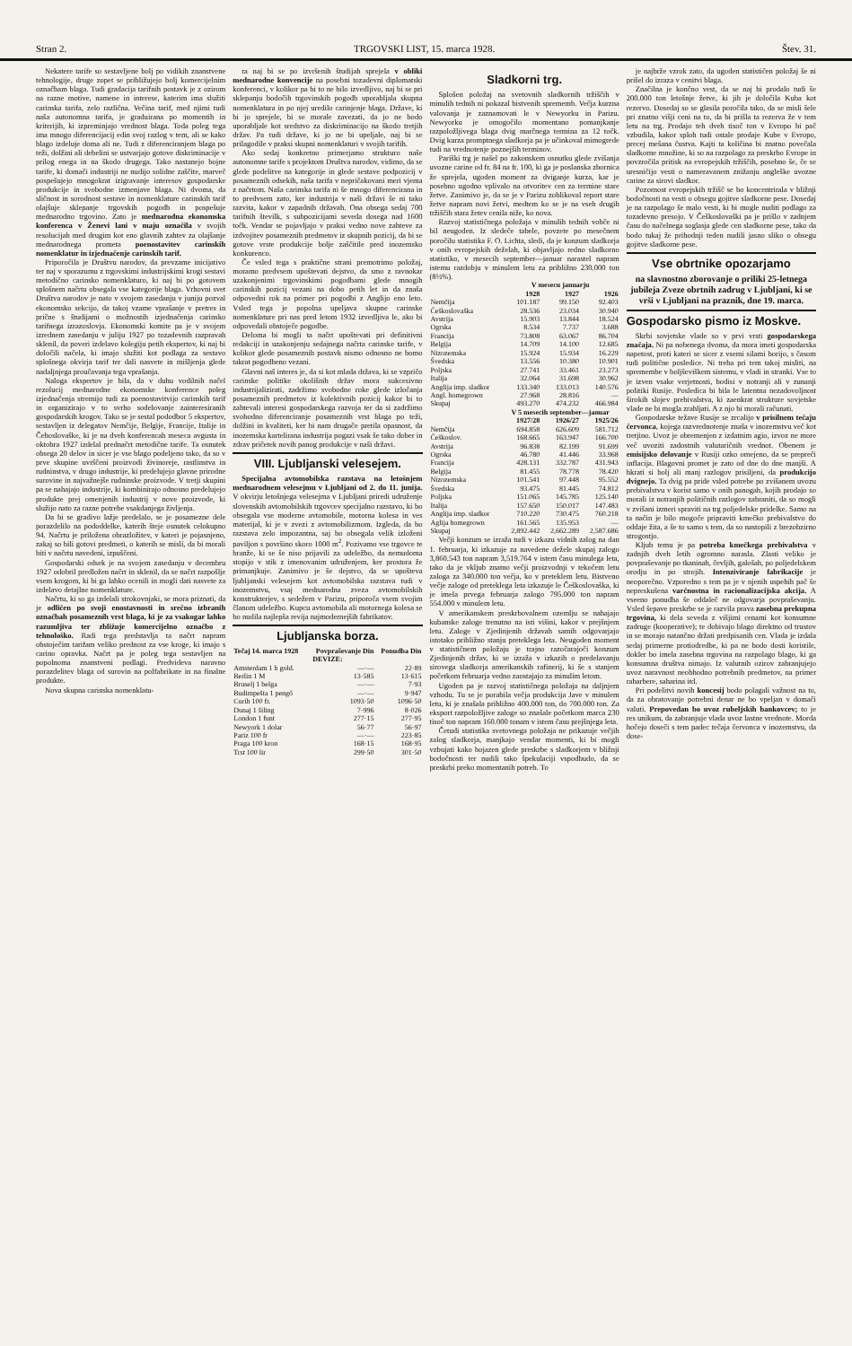Stran 2. TRGOVSKI LIST, 15. marca 1928. Štev. 31.
Nekatere tarife so sestavljene bolj po vidikih znanstvene tehnologije, druge zopet se približujejo bolj komercijelnim označbam blaga. Tudi gradacija tarifnih postavk je z ozirom na razne motive, namene in interese, katerim ima služiti carinska tarifa, zelo različna. Večina tarif, med njimi tudi naša autonomna tarifa, je graduirana po momentih in kriterijih, ki izpreminjajo vrednost blaga. Toda poleg tega ima mnogo diferencijacij edin svoj razlog v tem, ali se kako blago izdeluje doma ali ne. Tudi z diferenciranjem blaga po teži, dolžini ali debelini se ustvarjajo gotove diskriminacije v prilog enega in na škodo drugega. Tako nastanejo bojne tarife, ki domači industriji ne nudijo solidne zaščite, marveč pospešujejo mnogokrat izigravanje interesov gospodarske produkcije in svobodne izmenjave blaga. Ni dvoma, da sličnost in sorodnost sestave in nomenklature carinskih tarif olajšuje sklepanje trgovskih pogodb in pospešuje mednarodno trgovino. Zato je mednarodna ekonomska konferenca v Ženevi lani v maju označila v svojih resolucijah med drugim kot eno glavnih zahtev za olajšanje mednarodnega prometa poenostavitev carinskih nomenklatur in izjednačenje carinskih tarif.
Priporočila je Društvu narodov, da prevzame inicijativo ter naj v sporazumu z trgovskimi industrijskimi krogi sestavi metodično carinsko nomenklaturo, ki naj bi po gotovem splošnem načrtu obsegala vse kategorije blaga. Vrhovni svet Društva narodov je nato v svojem zasedanju v juniju pozval ekonomsko sekcijo, da takoj vzame vprašanje v pretres in prične s študijami o možnostih izjednačenja carinsko tarifnega izrazoslovja. Ekonomski komite pa je v svojem izrednem zasedanju v juliju 1927 po tozadevnih razpravah sklenil, da poveri izdelavo kolegiju petih ekspertov, ki naj bi določili načela, ki imajo služiti kot podlaga za sestavo splošnega okvirja tarif ter dali nasvete in mišljenja glede nadaljnjega proučavanja tega vprašanja.
Naloga ekspertov je bila, da v duhu vodilnih načel rezolucij mednarodne ekonomske konference poleg izjednačenja stremijo tudi za poenostavitvijo carinskih tarif in organizirajo v to svrho sodelovanje zainteresiranih gospodarskih krogov. Tako se je sestal pododbor 5 ekspertov, sestavljen iz delegatov Nemčije, Belgije, Francije, Italije in Čehoslovaške, ki je na dveh konferencah meseca avgusta in oktobra 1927 izdelal prednačrt metodične tarife. Ta osnutek obsega 20 delov in sicer je vse blago podeljeno tako, da so v prve skupine uvrščeni proizvodi živinoreje, rastlinstva in rudninstva, v drugo industrije, ki predelujejo glavne prirodne surovine in najvažnejše rudninske proizvode. V tretji skupini pa se nahajajo industrije, ki kombinirajo odnosno predelujejo produkte prej omenjenih industrij v nove proizvode, ki služijo nato za razne potrebe vsakdanjega življenja.
Da bi se gradivo lažje predelalo, se je posamezne dele porazdelilo na pododdelke, katerih šteje osnutek celokupno 94. Načrtu je priložena obrazložitev, v kateri je pojasnjeno, zakaj so bili gotovi predmeti, o katerih se mislí, da bi morali biti v načrtu navedeni, izpuščeni.
Gospodarski odsek je na svojem zasedanju v decembru 1927 odobril predložen načrt in sklenil, da se načrt razpošlje vsem krogom, ki bi ga lahko ocenili in mogli dati nasvete za izdelavo detajlne nomenklature.
Načrtu, ki so ga izdelali strokovnjaki, se mora priznati, da je odličen po svoji enostavnosti in srečno izbranih označbah posameznih vrst blaga, ki je za vsakogar lahko razumljiva ter zbližuje komercijelno označbo z tehnološko. Radi tega predstavlja ta načrt napram obstoječim tarifam veliko prednost za vse kroge, ki imajo s carino opravka. Načrt pa je poleg tega sestavljen na popolnoma znanstveni podlagi. Predvideva naravno porazdelitev blaga od surovin na polfabrikate in na finalne produkte.
Nova skupna carinska nomenklatu-
ra naj bi se po izvršenih študijah sprejela v obliki mednarodne konvencije na posebni tozadevni diplomatski konferenci, v kolikor pa bi to ne bilo izvedljivo, naj bi se pri sklepanju bodočih trgovinskih pogodb uporabljala skupna nomenklatura in po njej uredilo carinjenje blaga. Države, ki bi jo sprejele, bi se morale zavezati, da jo ne bodo uporabljale kot sredstvo za diskriminacijo na škodo tretjih držav. Pa tudi države, ki jo ne bi upeljale, naj bi se prilagodile v praksi skupni nomenklaturi v svojih tarifih.
Ako sedaj konkretno primerjamo strukturo naše autonomne tarife s projektom Društva narodov, vidimo, da se glede podelitve na kategorije in glede sestave podpozicij v posameznih odsekih, naša tarifa v nepričakovani meri vjema z načrtom. Naša carinska tarifa ni še mnogo diferencirana in to predvsem zato, ker industrija v naši državi še ni tako razvita, kakor v zapadnih državah. Ona obsega sedaj 700 tarifnih številk, s subpozicijami seveda dosega nad 1600 točk. Vendar se pojavljajo v praksi vedno nove zahteve za izdvojitev posameznih predmetov iz skupnih pozicij, da bi se gotove vrste produkcije bolje zaščitile pred inozemsko konkurenco.
Če vsled tega s praktične strani premotrimo položaj, moramo predvsem upoštevati dejstvo, da smo z ravnokar uzakonjenimi trgovinskimi pogodbami glede mnogih carinskih pozicij vezani na dobo petih let in da znaša odpovedni rok na primer pri pogodbi z Anglijo eno leto. Vsled tega je popolna upeljava skupne carinske nomenklature pri nas pred letom 1932 izvedljiva le, ako bi odpovedali obstoječe pogodbe.
Deloma bi mogli ta načrt upoštevati pri definitivni redakciji in uzakonjenju sedajnega načrta carinske tarife, v kolikor glede posameznih postavk nismo odnosno ne bomo takrat pogodbeno vezani.
Glavni naš interes je, da si kot mlada država, ki se vzpričo carinske politike okolišnih držav mora sukcesivno industrijalizirati, zadržimo svobodne roke glede izločanja posameznih predmetov iz kolektivnih pozicij kakor bi to zahtevali interesi gospodarskega razvoja ter da si zadržimo svobodno diferenciranje posameznih vrst blaga po teži, dolžini in kvaliteti, ker bi nam drugače pretila opasnost, da inozemska kartelirana industrija pogazi vsak še tako dober in zdrav pričetek novih panog produkcije v naši državi.
VIII. Ljubljanski velesejem.
Specijalna avtomobilska razstava na letošnjem mednarodnem velesejmu v Ljubljani od 2. do 11. junija. V okvirju letošnjega velesejma v Ljubljani priredi udruženje slovenskih avtomobilskih trgovcev specijalno razstavo, ki bo obsegala vse moderne avtomobile, motorna kolesa in ves materijal, ki je v zvezi z avtomobilizmom. Izgleda, da bo razstava zelo impozantna, saj bo obsegala velik izloženi paviljon s površino skoro 1000 m<sup>2</sup>. Pozivamo vse trgovce te branže, ki se še niso prijavili za udeležbo, da nemudoma stopijo v stik z imenovanim udruženjem, ker prostora že primanjkuje. Zanimivo je še dejstvo, da se upošteva ljubljanski velesejem kot avtomobilska razstava tudi v inozemstvu, vsaj mednarodna zveza avtomobilskih konstrukterjev, s sedežem v Parizu, priporoča vsem svojim članom udeležbo. Kupcu avtomobila ali motornega kolesa se bo nudila najlepša revija najmodernejših fabrikatov.
Ljubljanska borza.
| Tečaj 14. marca 1928 | Povpraševanje Din | Ponudba Din |
| --- | --- | --- |
| DEVIZE: | | |
| Amsterdam 1 h gold. | —·— | 22·89 |
| Berlin 1 M | 13·585 | 13·615 |
| Bruselj 1 belga | —·— | 7·93 |
| Budimpešta 1 pengő | —·— | 9·947 |
| Curih 100 fr. | 1093·50 | 1096·50 |
| Dunaj 1 šiling | 7·996 | 8·026 |
| London 1 funt | 277·15 | 277·95 |
| Newyork 1 dolar | 56·77 | 56·97 |
| Pariz 100 fr | —·— | 223·85 |
| Praga 100 kron | 168·15 | 168·95 |
| Trst 100 lir | 299·50 | 301·50 |
Sladkorni trg.
Splošen položaj na svetovnih sladkornih tržiščih v minulih tednih ni pokazal bistvenih sprememb. Večja kurzna valovanja je zaznamovati le v Newyorku in Parizu. Newyorku je omogočilo momentano pomanjkanje razpoložljivega blaga dvig marčnega termina za 12 točk. Dvig kurza promptnega sladkorja pa je učinkoval mimogrede tudi na vrednotenje poznejših terminov.
Pariški trg je našel po zakonskem osnutku glede zvišanja uvozne carine od fr. 84 na fr. 100, ki ga je poslanska zbornica že sprejela, ugoden moment za dviganje kurza, kar je posebno ugodno vplivalo na otvoritev cen za termine stare žetve. Zanimivo je, da se je v Parizu zoblikoval report stare žetve napram novi žetvi, medtem ko se je na vseh drugih tržiščih stara žetev cenila niže, ko nova.
Razvoj statističnega položaja v minulih tednih vobče ni bil neugoden. Iz sledeče tabele, povzete po mesečnem poročilu statistika F. O. Lichta, sledi, da je konzum sladkorja v onih evropejskih deželah, ki objavljajo redno sladkorno statistiko, v mesecih september—januar narastel napram istemu razdobju v minulem letu za približno 230.000 ton (8½%).
| | V mesecu januarju | | |
| --- | --- | --- | --- |
| | 1928 | 1927 | 1926 |
| Nemčija | 101.187 | 99.150 | 92.403 |
| Češkoslovaška | 28.536 | 23.034 | 30.940 |
| Avstrija | 15.903 | 13.844 | 18.524 |
| Ogrska | 8.534 | 7.737 | 3.688 |
| Francija | 73.808 | 63.067 | 86.704 |
| Belgija | 14.709 | 14.100 | 12.685 |
| Nizozemska | 15.924 | 15.934 | 16.229 |
| Švedska | 13.556 | 10.380 | 10.901 |
| Poljska | 27.741 | 33.461 | 23.273 |
| Italija | 32.064 | 31.698 | 30.962 |
| Anglija imp. sladkor | 133.340 | 133.013 | 140.576 |
| Angl. homegrown | 27.968 | 28.816 | — |
| Skupaj | 493.270 | 474.232 | 466.984 |
| | V 5 mesecih september—januar | | |
| | 1927/28 | 1926/27 | 1925/26 |
| Nemčija | 694.858 | 626.609 | 581.712 |
| Češkoslov. | 168.665 | 163.947 | 166.700 |
| Avstrija | 96.838 | 82.199 | 91.699 |
| Ogrska | 46.780 | 41.446 | 33.968 |
| Francija | 428.131 | 332.787 | 431.943 |
| Belgija | 81.455 | 78.778 | 78.420 |
| Nizozemska | 101.541 | 97.448 | 95.552 |
| Švedska | 93.475 | 81.445 | 74.812 |
| Poljska | 151.065 | 145.785 | 125.140 |
| Italija | 157.650 | 150.017 | 147.483 |
| Anglija imp. sladkor | 710.220 | 730.475 | 760.218 |
| Aglija homegrown | 161.565 | 135.953 | — |
| Skupaj | 2,892.442 | 2,662.289 | 2,587.686 |
Večji konzum se izraža tudi v izkazu vidnih zalog na dan 1. februarja, ki izkazuje za navedene dežele skupaj zalogo 3,860.543 ton napram 3,519.764 v istem času minulega leta, tako da je vkljub znatno večji proizvodnji v tekočem letu zaloga za 340.000 ton večja, ko v preteklem letu. Bistveno večje zaloge od preteklega leta izkazuje le Češkoslovaška, ki je imela prvega februarja zalogo 795.000 ton napram 554.000 v minulem letu.
V amerikanskem preskrbovalnem ozemlju se nahajajo kubanske zaloge trenutno na isti višini, kakor v prejšnjem letu. Zaloge v Zjedinjenih državah samih odgovarjajo istotako približno stanju preteklega leta. Neugoden moment v statističnem položaju je trajno razočarajoči konzum Zjedinjenih držav, ki se izraža v izkazih o predelavanju sirovega sladkorja amerikanskih rafinerij, ki še s stanjem početkom februarja vedno zaostajajo za minulim letom.
Ugoden pa je razvoj statističnega položaja na daljnjem vzhodu. Tu se je porabila večja produkcija Jave v minulem letu, ki je znašala približno 400.000 ton, do 700.000 ton. Za eksport razpoložljive zaloge so znašale početkom marca 230 tisoč ton napram 160.000 tonam v istem času prejšnjega leta.
Četudi statistika svetovnega položaja ne prikazuje večjih zalog sladkorja, manjkajo vendar momenti, ki bi mogli vzbujati kako bojazen glede preskrbe s sladkorjem v bližnji bodočnosti ter nudili tako špekulaciji vspodbudo, da se preskrbi preko momentanih potreb. To
je najbrže vzrok zato, da ugoden statističen položaj še ni prišel do izraza v cenitvi blaga.
Značilna je končno vest, da se naj bi prodalo tudi še 200.000 ton letošnje žetve, ki jih je določila Kuba kot rezervo. Dosedaj so se glasila poročila tako, da se misli šele pri znatno višji ceni na to, da bi prišla ta rezerva že v tem letu na trg. Prodajo teh dveh tisoč ton v Evropo bi pač vzbudila, kakor sploh tudi ostale prodaje Kube v Evropo, precej mešana čustva. Kajti ta količina bi znatno povečala sladkorne množine, ki so na razpolago za preskrbo Evrope in povzročila pritisk na evropejskih tržiščih, posebno še, če se uresničijo vesti o nameravanem znižanju angleške uvozne carine za sirovi sladkor.
Pozornost evropejskih tržišč se bo koncentrirala v bližnji bodočnosti na vesti o obsegu gojitve sladkorne pese. Dosedaj je na razpolago še malo vesti, ki bi mogle nuditi podlago za tozadevno presojo. V Češkoslovaški pa je prišlo v zadnjem času do načelnega soglasja glede cen sladkorne pese, tako da bodo tukaj že prihodnji teden nudili jasno sliko o obsegu gojitve sladkorne pese.
Vse obrtnike opozarjamo
na slavnostno zborovanje o priliki 25-letnega jubileja Zveze obrtnih zadrug v Ljubljani, ki se vrši v Ljubljani na praznik, dne 19. marca.
Gospodarsko pismo iz Moskve.
Skrbi sovjetske vlade so v prvi vrsti gospodarskega značaja. Ni pa nobenega dvoma, da mora imeti gospodarska napetost, proti kateri se sicer z vsemi silami borijo, s časom tudi politične posledice. Ni treba pri tem takoj misliti, na spremembe v boljševiškem sistemu, v vladi in stranki. Vse to je izven vsake verjetnosti, bodisi v notranji ali v zunanji politiki Rusije. Posledica bi bila le latentna nezadovoljnost širokih slojev prebivalstva, ki zaenkrat strukture sovjetske vlade ne bi mogla zrahljati. A z njo bi morali računati.
Gospodarske težave Rusije se zrcalijo v prisilnem tečaju červonca, kojega razvrednotenje znaša v inozemstvu več kot tretjino. Uvoz je obremenjen z izdatnim agio, izvoz ne more več uvoziti zadostnih valutaričnih vrednot. Obenem je emisijsko delovanje v Rusiji ozko omejeno, da se prepreči inflacija. Blagovni promet je zato od dne do dne manjši. A hkrati si bolj ali manj razlogov prisiljeni, da produkcijo dvignejo. Ta dvig pa pride vsled potrebe po zvišanem uvozu prebivalstvu v korist samo v onih panogah, kojih prodajo so morali iz notranjih političnih razlogov zabraniti, da so mogli v zvišani izmeri spraviti na trg poljedelske pridelke. Samo na ta način je bilo mogoče pripraviti kmečko prebivalstvo do oddaje žita, a še to samo s tem, da so nastopili z brezobzirno strogostjo.
Kljub temu je pa potreba kmečkega prebivalstva v zadnjih dveh letih ogromno narasla. Zlasti veliko je povpraševanje po tkaninah, čevljih, galošah, po poljedelskem orodju in po strojih. Intenziviranje fabrikacije je neoporečno. Vzporedno s tem pa je v njenih uspehih pač še nepreskušena varčnostna in racionalizacijska akcija. A vseeno ponudba še oddaleč ne odgovarja povpraševanju. Vsled šepave preskrbe se je razvila prava zasebna prekupna trgovina, ki dela seveda z višjimi cenami kot konsumne zadruge (kooperative); te dobivajo blago direktno od trustov in se morajo natančno držati predpisanih cen. Vlada je izdala sedaj primerne protiodredbe, ki pa ne bodo dosti koristile, dokler bo imela zasebna trgovina na razpolago blago, ki ga konsumna društva nimajo. Iz valutnih ozirov zabranjujejo uvoz naravnost neobhodno potrebnih predmetov, na primer rabarbere, saharina itd.
Pri podelitvi novih koncesij bodo polagali važnost na to, da za obratovanje potrebni denar ne bo vpeljan v domači valuti. Prepovedan bo uvoz rubeljskih bankovcev; to je res unikum, da zabranjuje vlada uvoz lastne vrednote. Morda hočejo doseči s tem padec tečaja červonca v inozemstvu, da dose-